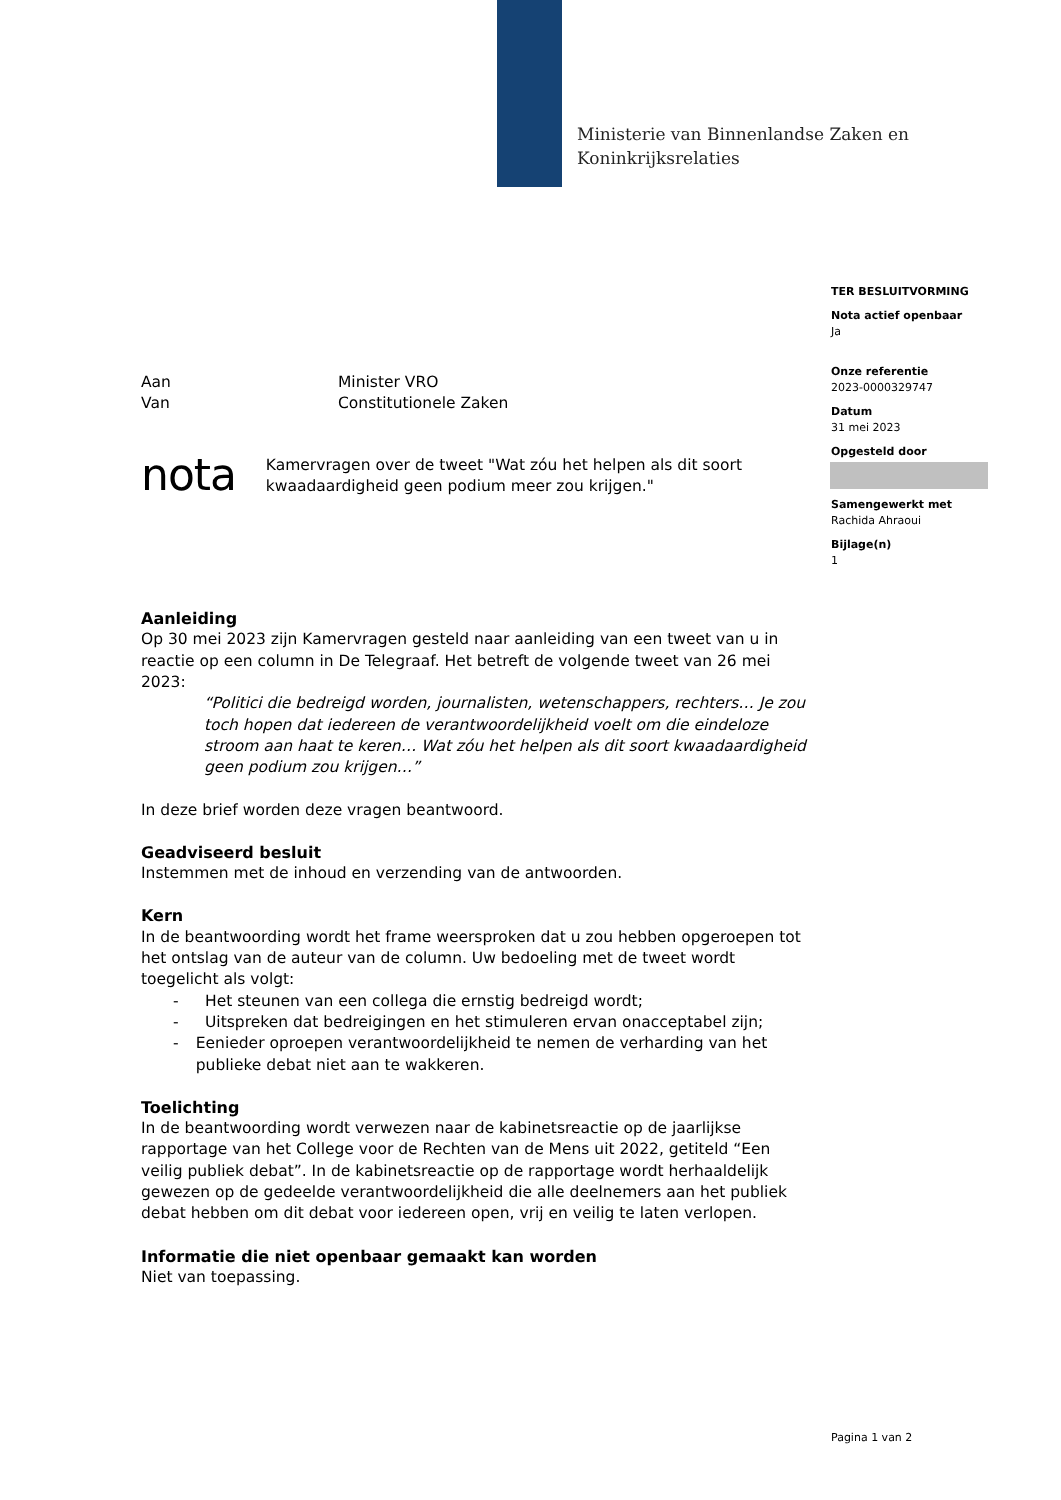Ministerie van Binnenlandse Zaken en
Koninkrijksrelaties
TER BESLUITVORMING
Nota actief openbaar
Ja
Onze referentie
2023-0000329747
Datum
31 mei 2023
Opgesteld door
Samengewerkt met
Rachida Ahraoui
Bijlage(n)
1
Aan Minister VRO
Van Constitutionele Zaken
nota Kamervragen over de tweet "Wat zóu het helpen als dit soort kwaadaardigheid geen podium meer zou krijgen."
Aanleiding
Op 30 mei 2023 zijn Kamervragen gesteld naar aanleiding van een tweet van u in reactie op een column in De Telegraaf. Het betreft de volgende tweet van 26 mei 2023:
“Politici die bedreigd worden, journalisten, wetenschappers, rechters… Je zou toch hopen dat iedereen de verantwoordelijkheid voelt om die eindeloze stroom aan haat te keren… Wat zóu het helpen als dit soort kwaadaardigheid geen podium zou krijgen…”
In deze brief worden deze vragen beantwoord.
Geadviseerd besluit
Instemmen met de inhoud en verzending van de antwoorden.
Kern
In de beantwoording wordt het frame weersproken dat u zou hebben opgeroepen tot het ontslag van de auteur van de column. Uw bedoeling met de tweet wordt toegelicht als volgt:
- Het steunen van een collega die ernstig bedreigd wordt;
- Uitspreken dat bedreigingen en het stimuleren ervan onacceptabel zijn;
- Eenieder oproepen verantwoordelijkheid te nemen de verharding van het publieke debat niet aan te wakkeren.
Toelichting
In de beantwoording wordt verwezen naar de kabinetsreactie op de jaarlijkse rapportage van het College voor de Rechten van de Mens uit 2022, getiteld “Een veilig publiek debat”. In de kabinetsreactie op de rapportage wordt herhaaldelijk gewezen op de gedeelde verantwoordelijkheid die alle deelnemers aan het publiek debat hebben om dit debat voor iedereen open, vrij en veilig te laten verlopen.
Informatie die niet openbaar gemaakt kan worden
Niet van toepassing.
Pagina 1 van 2